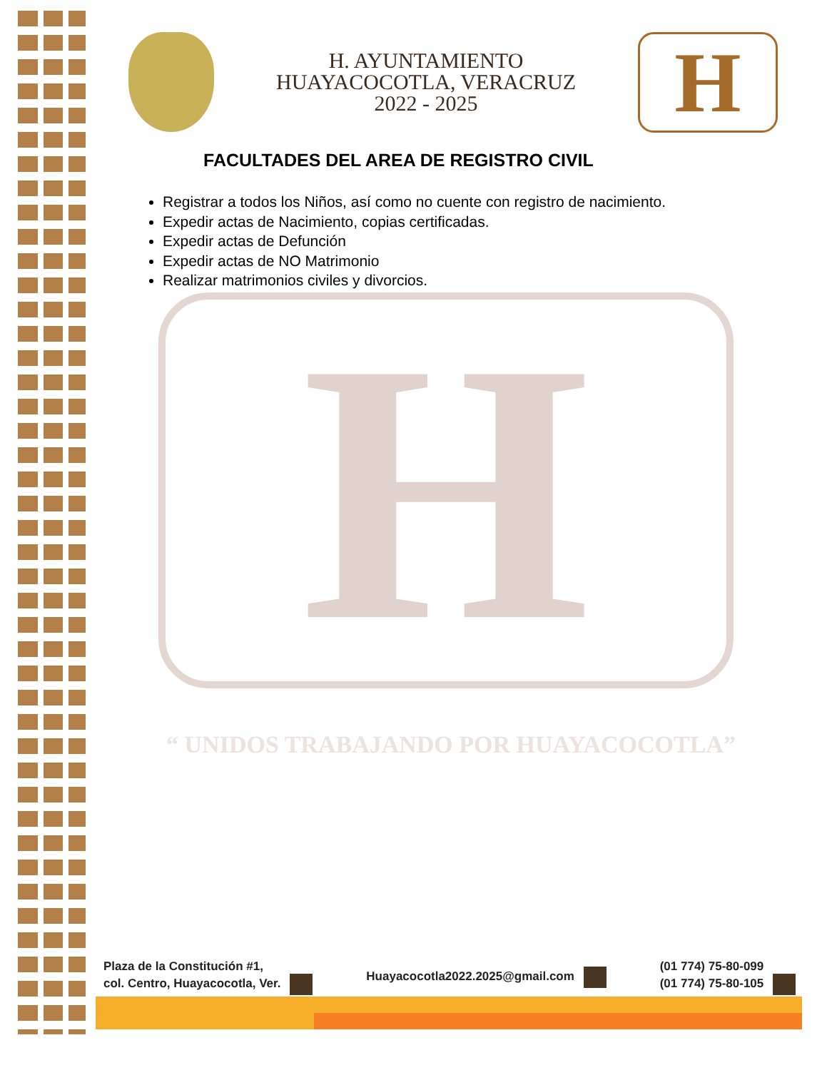H. AYUNTAMIENTO
HUAYACOCOTLA, VERACRUZ
2022 - 2025
H
H
“ UNIDOS TRABAJANDO POR HUAYACOCOTLA”
FACULTADES DEL AREA DE REGISTRO CIVIL
Registrar a todos los Niños, así como no cuente con registro de nacimiento.
Expedir actas de Nacimiento, copias certificadas.
Expedir actas de Defunción
Expedir actas de NO Matrimonio
Realizar matrimonios civiles y divorcios.
Plaza de la Constitución #1,
col. Centro, Huayacocotla, Ver.
Huayacocotla2022.2025@gmail.com
(01 774) 75-80-099
(01 774) 75-80-105